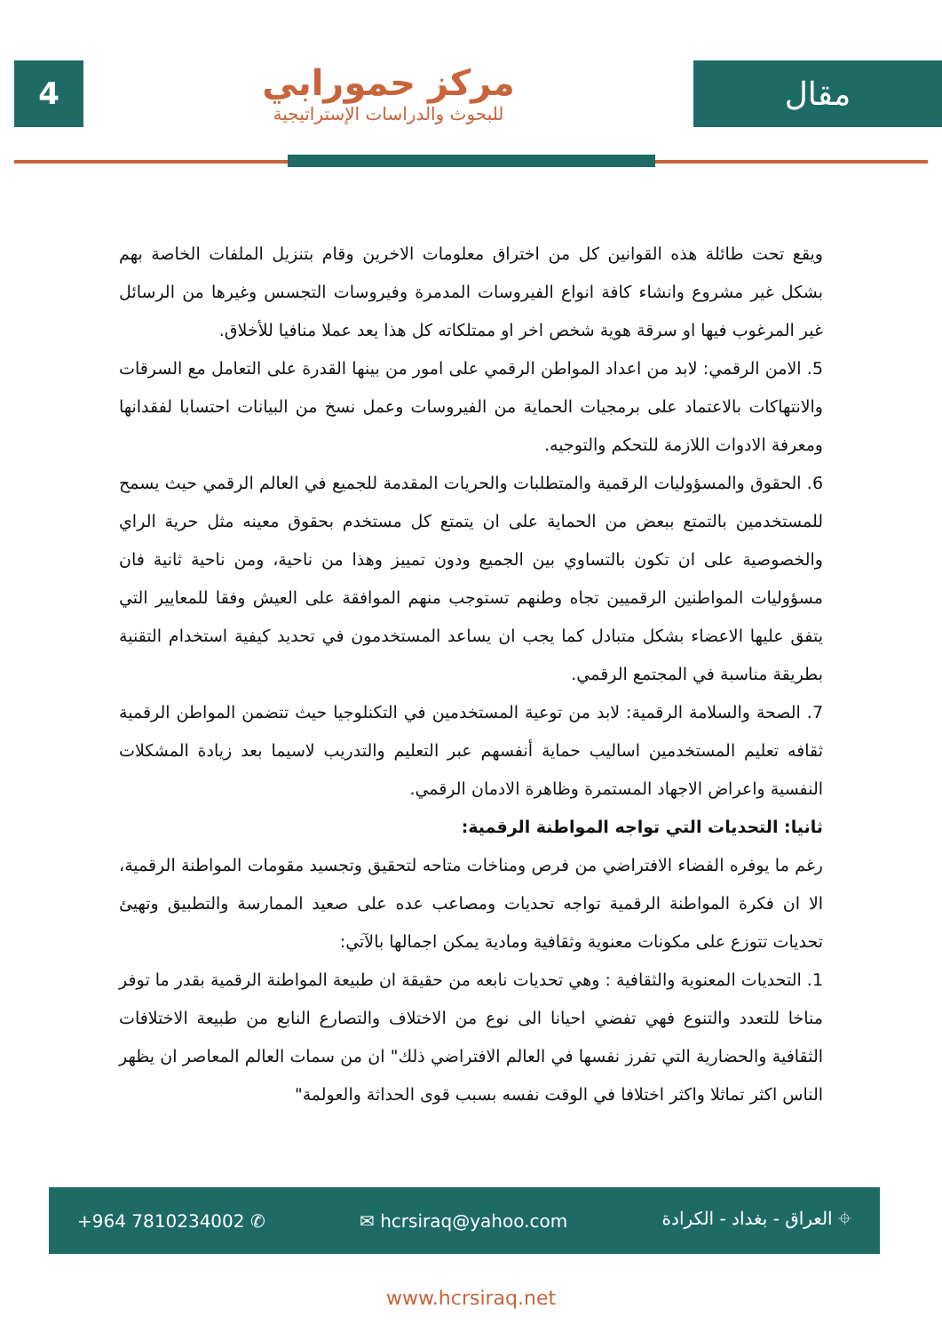4
مركز حمورابي
للبحوث والدراسات الإستراتيجية
مقال
ويقع تحت طائلة هذه القوانين كل من اختراق معلومات الاخرين وقام بتنزيل الملفات الخاصة بهم بشكل غير مشروع وانشاء كافة انواع الفيروسات المدمرة وفيروسات التجسس وغيرها من الرسائل غير المرغوب فيها او سرقة هوية شخص اخر او ممتلكاته كل هذا يعد عملا منافيا للأخلاق.
5. الامن الرقمي: لابد من اعداد المواطن الرقمي على امور من بينها القدرة على التعامل مع السرقات والانتهاكات بالاعتماد على برمجيات الحماية من الفيروسات وعمل نسخ من البيانات احتسابا لفقدانها ومعرفة الادوات اللازمة للتحكم والتوجيه.
6. الحقوق والمسؤوليات الرقمية والمتطلبات والحريات المقدمة للجميع في العالم الرقمي حيث يسمح للمستخدمين بالتمتع ببعض من الحماية على ان يتمتع كل مستخدم بحقوق معينه مثل حرية الراي والخصوصية على ان تكون بالتساوي بين الجميع ودون تمييز وهذا من ناحية، ومن ناحية ثانية فان مسؤوليات المواطنين الرقميين تجاه وطنهم تستوجب منهم الموافقة على العيش وفقا للمعايير التي يتفق عليها الاعضاء بشكل متبادل كما يجب ان يساعد المستخدمون في تحديد كيفية استخدام التقنية بطريقة مناسبة في المجتمع الرقمي.
7. الصحة والسلامة الرقمية: لابد من توعية المستخدمين في التكنلوجيا حيث تتضمن المواطن الرقمية ثقافه تعليم المستخدمين اساليب حماية أنفسهم عبر التعليم والتدريب لاسيما بعد زيادة المشكلات النفسية واعراض الاجهاد المستمرة وظاهرة الادمان الرقمي.
ثانيا: التحديات التي تواجه المواطنة الرقمية:
رغم ما يوفره الفضاء الافتراضي من فرص ومناخات متاحه لتحقيق وتجسيد مقومات المواطنة الرقمية، الا ان فكرة المواطنة الرقمية تواجه تحديات ومصاعب عده على صعيد الممارسة والتطبيق وتهيئ تحديات تتوزع على مكونات معنوية وثقافية ومادية يمكن اجمالها بالآتي:
1. التحديات المعنوية والثقافية : وهي تحديات نابعه من حقيقة ان طبيعة المواطنة الرقمية بقدر ما توفر مناخا للتعدد والتنوع فهي تفضي احيانا الى نوع من الاختلاف والتصارع النابع من طبيعة الاختلافات الثقافية والحضارية التي تفرز نفسها في العالم الافتراضي ذلك" ان من سمات العالم المعاصر ان يظهر الناس اكثر تماثلا واكثر اختلافا في الوقت نفسه بسبب قوى الحداثة والعولمة"
+964 7810234002 ✆ ✉ hcrsiraq@yahoo.com ⌖ العراق - بغداد - الكرادة
www.hcrsiraq.net